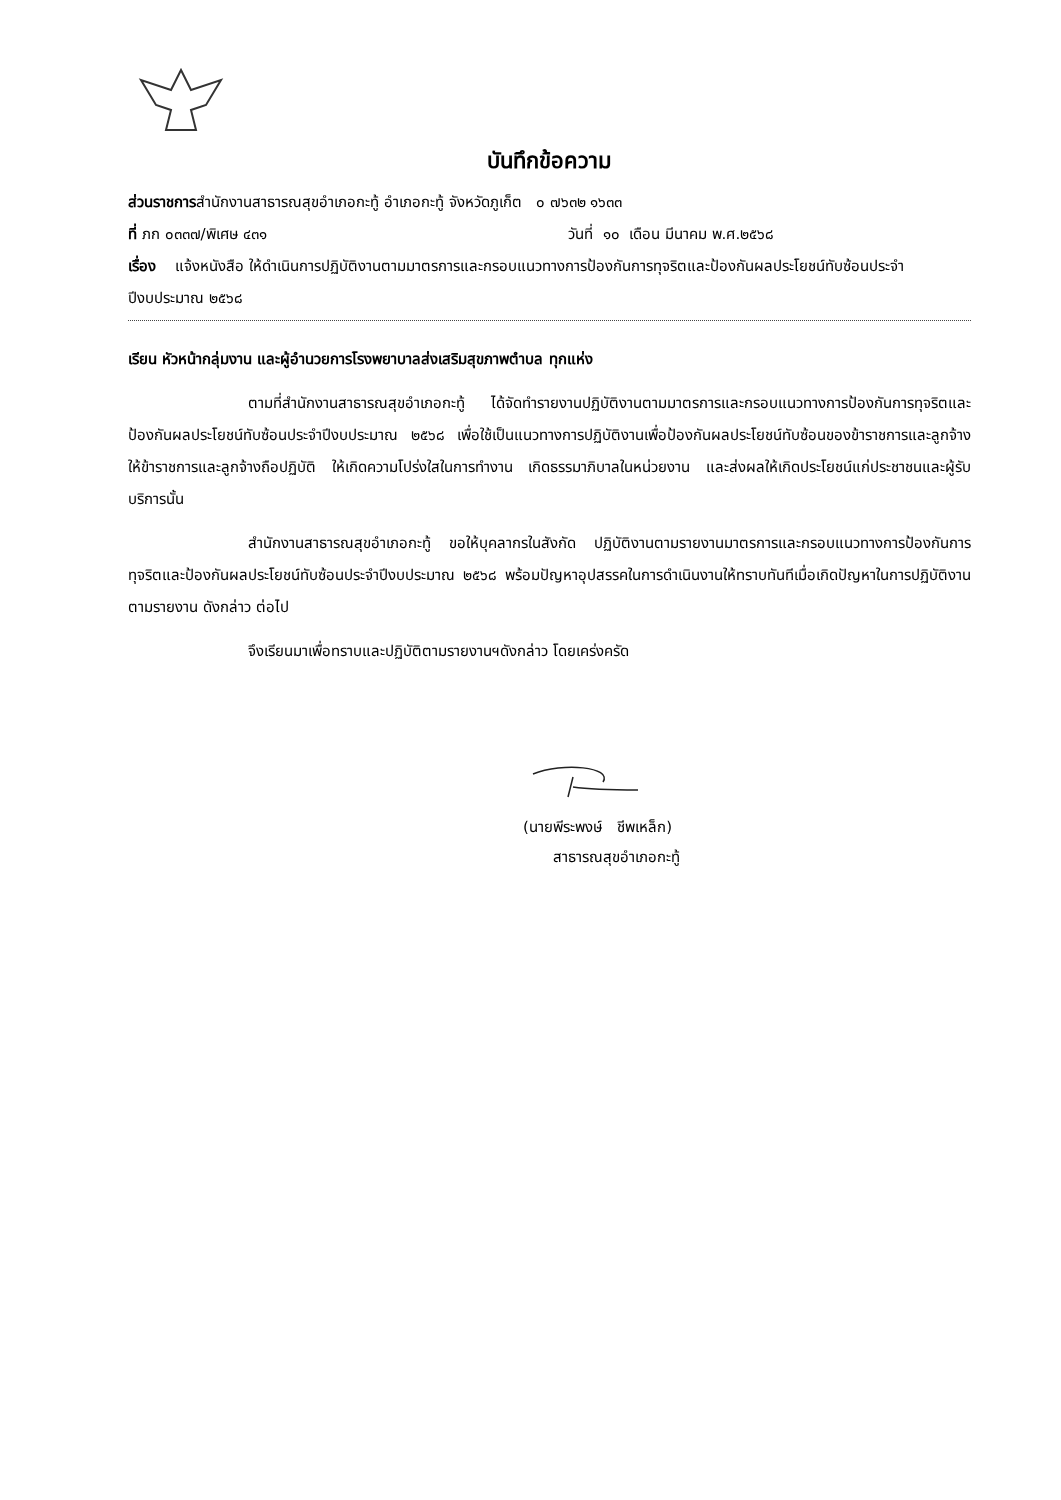บันทึกข้อความ
ส่วนราชการสำนักงานสาธารณสุขอำเภอกะทู้ อำเภอกะทู้ จังหวัดภูเก็ต ๐ ๗๖๓๒ ๑๖๓๓
ที่ ภก ๐๓๓๗/พิเศษ ๔๓๑ วันที่ ๑๐ เดือน มีนาคม พ.ศ.๒๕๖๘
เรื่อง แจ้งหนังสือ ให้ดำเนินการปฏิบัติงานตามมาตรการและกรอบแนวทางการป้องกันการทุจริตและป้องกันผลประโยชน์ทับซ้อนประจำปีงบประมาณ ๒๕๖๘
เรียน หัวหน้ากลุ่มงาน และผู้อำนวยการโรงพยาบาลส่งเสริมสุขภาพตำบล ทุกแห่ง
ตามที่สำนักงานสาธารณสุขอำเภอกะทู้ ได้จัดทำรายงานปฏิบัติงานตามมาตรการและกรอบแนวทางการป้องกันการทุจริตและป้องกันผลประโยชน์ทับซ้อนประจำปีงบประมาณ ๒๕๖๘ เพื่อใช้เป็นแนวทางการปฏิบัติงานเพื่อป้องกันผลประโยชน์ทับซ้อนของข้าราชการและลูกจ้าง ให้ข้าราชการและลูกจ้างถือปฏิบัติ ให้เกิดความโปร่งใสในการทำงาน เกิดธรรมาภิบาลในหน่วยงาน และส่งผลให้เกิดประโยชน์แก่ประชาชนและผู้รับบริการนั้น
สำนักงานสาธารณสุขอำเภอกะทู้ ขอให้บุคลากรในสังกัด ปฏิบัติงานตามรายงานมาตรการและกรอบแนวทางการป้องกันการทุจริตและป้องกันผลประโยชน์ทับซ้อนประจำปีงบประมาณ ๒๕๖๘ พร้อมปัญหาอุปสรรคในการดำเนินงานให้ทราบทันทีเมื่อเกิดปัญหาในการปฏิบัติงานตามรายงาน ดังกล่าว ต่อไป
จึงเรียนมาเพื่อทราบและปฏิบัติตามรายงานฯดังกล่าว โดยเคร่งครัด
(นายพีระพงษ์ ชีพเหล็ก)
สาธารณสุขอำเภอกะทู้